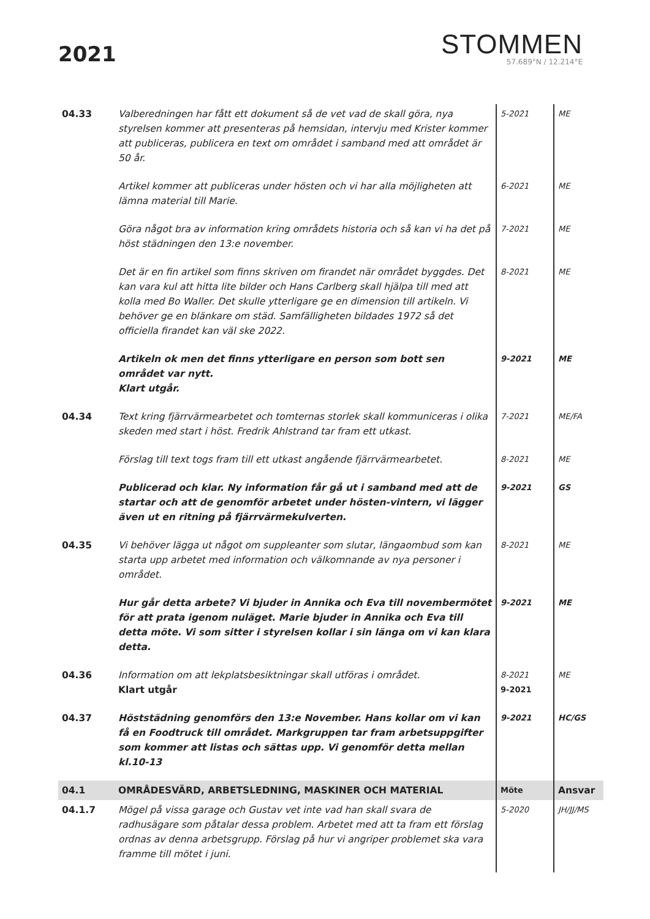2021
STOMMEN
57.689°N / 12.214°E
| 04.33 | Valberedningen har fått ett dokument så de vet vad de skall göra, nya styrelsen kommer att presenteras på hemsidan, intervju med Krister kommer att publiceras, publicera en text om området i samband med att området är 50 år. | 5-2021 | ME |
| | Artikel kommer att publiceras under hösten och vi har alla möjligheten att lämna material till Marie. | 6-2021 | ME |
| | Göra något bra av information kring områdets historia och så kan vi ha det på höst städningen den 13:e november. | 7-2021 | ME |
| | Det är en fin artikel som finns skriven om firandet när området byggdes. Det kan vara kul att hitta lite bilder och Hans Carlberg skall hjälpa till med att kolla med Bo Waller. Det skulle ytterligare ge en dimension till artikeln. Vi behöver ge en blänkare om städ. Samfälligheten bildades 1972 så det officiella firandet kan väl ske 2022. | 8-2021 | ME |
| | Artikeln ok men det finns ytterligare en person som bott sen området var nytt. Klart utgår. | 9-2021 | ME |
| 04.34 | Text kring fjärrvärmearbetet och tomternas storlek skall kommuniceras i olika skeden med start i höst. Fredrik Ahlstrand tar fram ett utkast. | 7-2021 | ME/FA |
| | Förslag till text togs fram till ett utkast angående fjärrvärmearbetet. | 8-2021 | ME |
| | Publicerad och klar. Ny information får gå ut i samband med att de startar och att de genomför arbetet under hösten-vintern, vi lägger även ut en ritning på fjärrvärmekulverten. | 9-2021 | GS |
| 04.35 | Vi behöver lägga ut något om suppleanter som slutar, längaombud som kan starta upp arbetet med information och välkomnande av nya personer i området. | 8-2021 | ME |
| | Hur går detta arbete? Vi bjuder in Annika och Eva till novembermötet för att prata igenom nuläget. Marie bjuder in Annika och Eva till detta möte. Vi som sitter i styrelsen kollar i sin länga om vi kan klara detta. | 9-2021 | ME |
| 04.36 | Information om att lekplatsbesiktningar skall utföras i området. Klart utgår | 8-2021 9-2021 | ME |
| 04.37 | Höststädning genomförs den 13:e November. Hans kollar om vi kan få en Foodtruck till området. Markgruppen tar fram arbetsuppgifter som kommer att listas och sättas upp. Vi genomför detta mellan kl.10-13 | 9-2021 | HC/GS |
| 04.1 | OMRÅDESVÄRD, ARBETSLEDNING, MASKINER OCH MATERIAL | Möte | Ansvar |
| 04.1.7 | Mögel på vissa garage och Gustav vet inte vad han skall svara de radhusägare som påtalar dessa problem. Arbetet med att ta fram ett förslag ordnas av denna arbetsgrupp. Förslag på hur vi angriper problemet ska vara framme till mötet i juni. | 5-2020 | JH/JJ/MS |